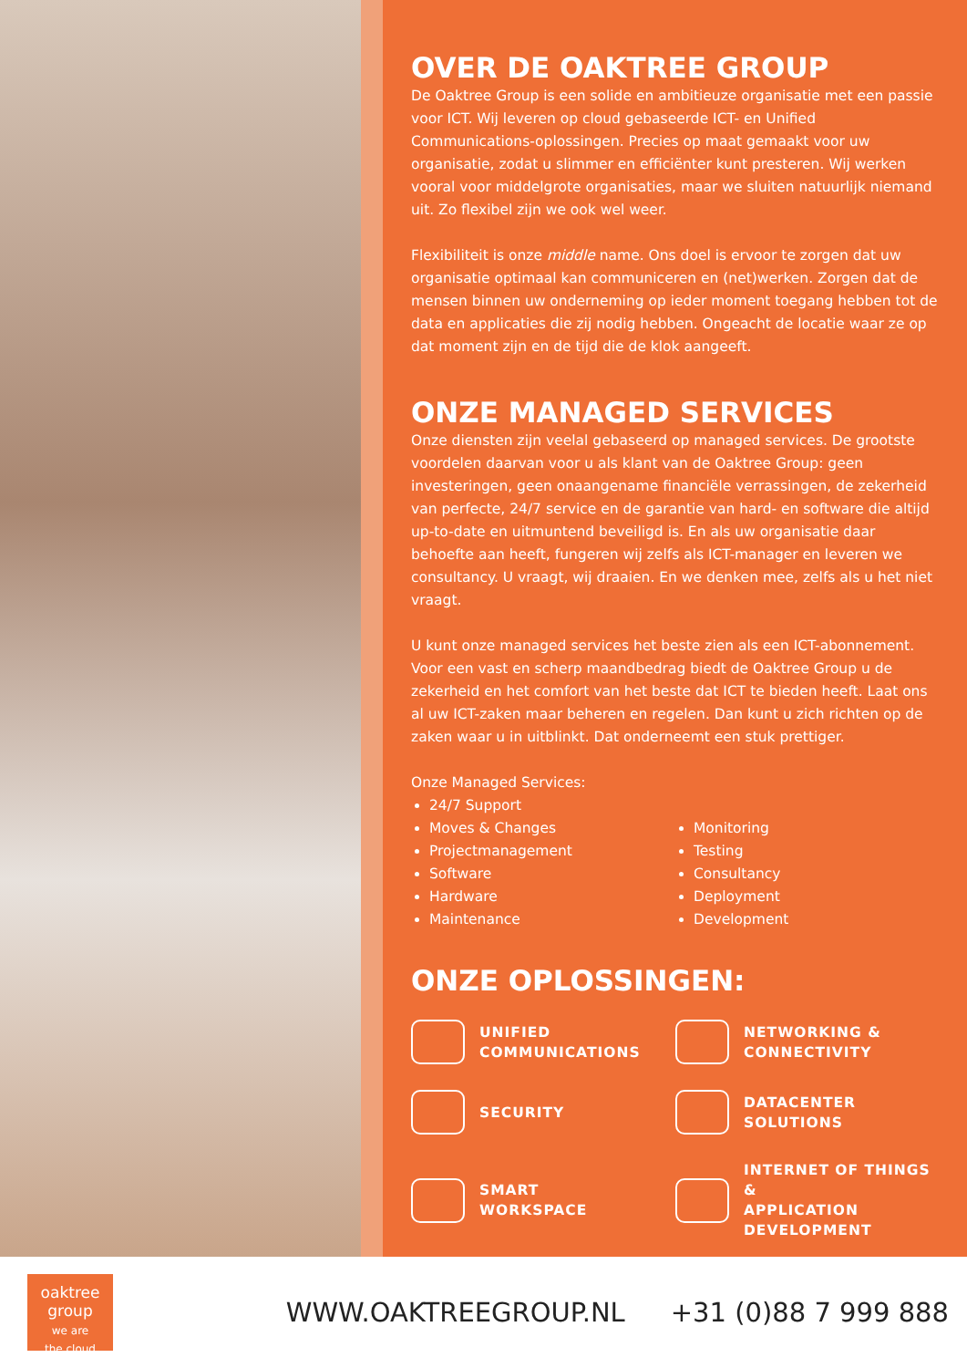OVER DE OAKTREE GROUP
De Oaktree Group is een solide en ambitieuze organisatie met een passie voor ICT. Wij leveren op cloud gebaseerde ICT- en Unified Communications-oplossingen. Precies op maat gemaakt voor uw organisatie, zodat u slimmer en efficiënter kunt presteren. Wij werken vooral voor middelgrote organisaties, maar we sluiten natuurlijk niemand uit. Zo flexibel zijn we ook wel weer.
Flexibiliteit is onze middle name. Ons doel is ervoor te zorgen dat uw organisatie optimaal kan communiceren en (net)werken. Zorgen dat de mensen binnen uw onderneming op ieder moment toegang hebben tot de data en applicaties die zij nodig hebben. Ongeacht de locatie waar ze op dat moment zijn en de tijd die de klok aangeeft.
ONZE MANAGED SERVICES
Onze diensten zijn veelal gebaseerd op managed services. De grootste voordelen daarvan voor u als klant van de Oaktree Group: geen investeringen, geen onaangename financiële verrassingen, de zekerheid van perfecte, 24/7 service en de garantie van hard- en software die altijd up-to-date en uitmuntend beveiligd is. En als uw organisatie daar behoefte aan heeft, fungeren wij zelfs als ICT-manager en leveren we consultancy. U vraagt, wij draaien. En we denken mee, zelfs als u het niet vraagt.
U kunt onze managed services het beste zien als een ICT-abonnement. Voor een vast en scherp maandbedrag biedt de Oaktree Group u de zekerheid en het comfort van het beste dat ICT te bieden heeft. Laat ons al uw ICT-zaken maar beheren en regelen. Dan kunt u zich richten op de zaken waar u in uitblinkt. Dat onderneemt een stuk prettiger.
Onze Managed Services:
24/7 Support
Moves & Changes
Projectmanagement
Software
Hardware
Maintenance
Monitoring
Testing
Consultancy
Deployment
Development
ONZE OPLOSSINGEN:
UNIFIED
COMMUNICATIONS
NETWORKING &
CONNECTIVITY
SECURITY
DATACENTER
SOLUTIONS
SMART
WORKSPACE
INTERNET OF THINGS &
APPLICATION DEVELOPMENT
oaktree
group
we are
the cloud
WWW.OAKTREEGROUP.NL +31 (0)88 7 999 888